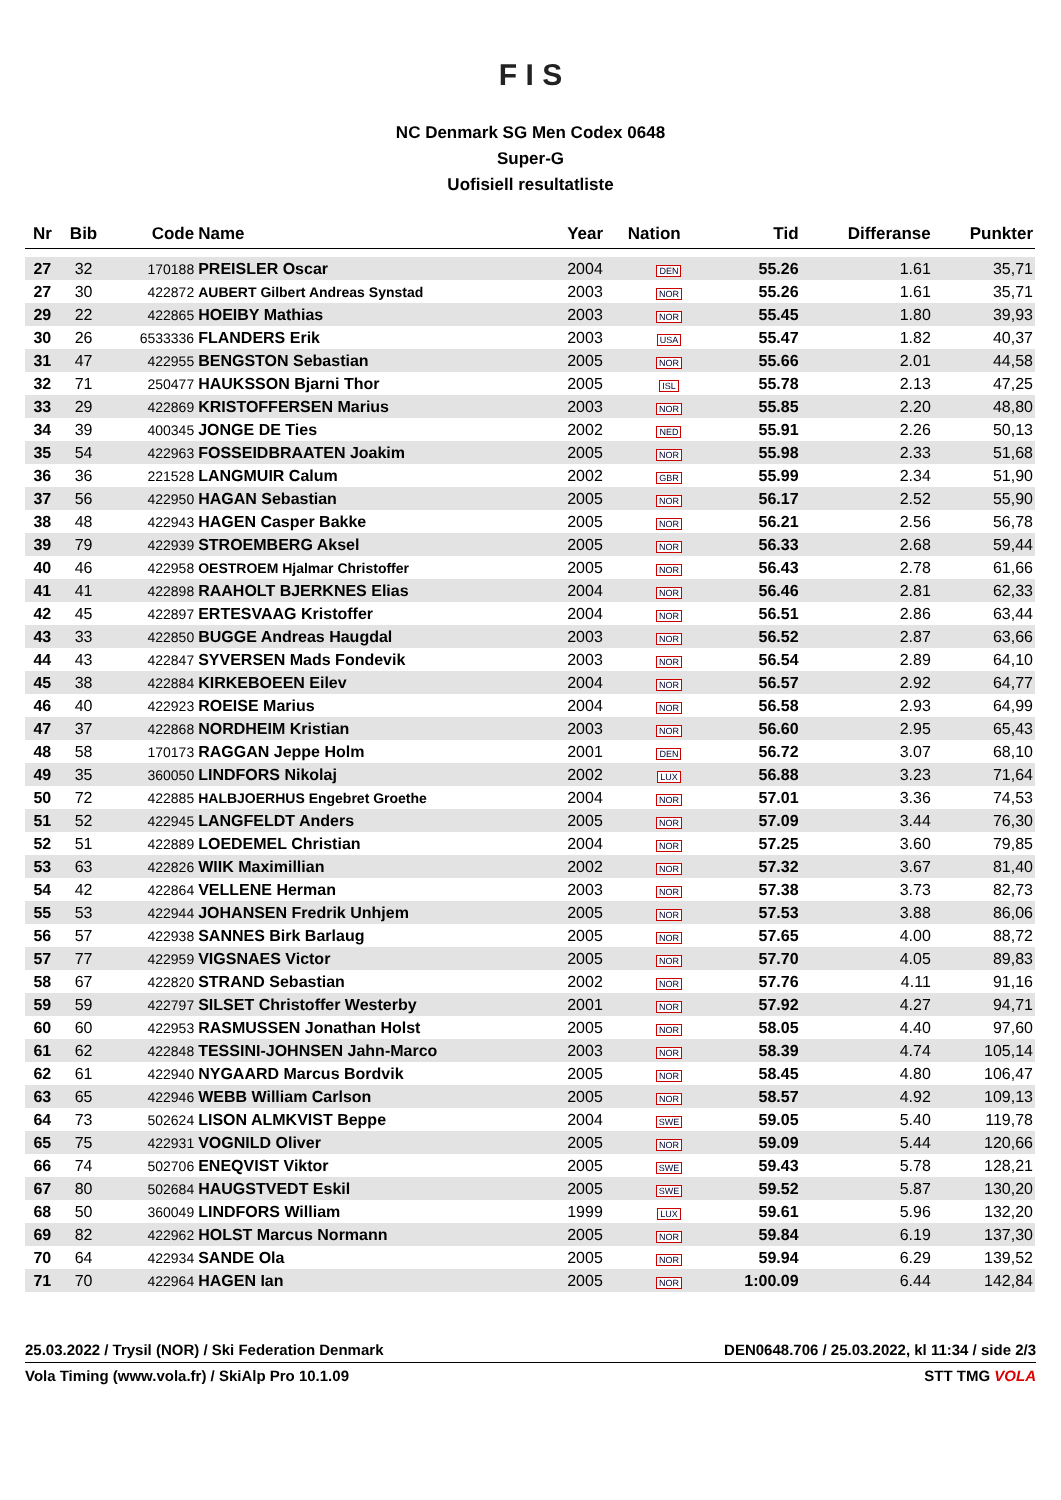F I S
NC Denmark SG Men Codex 0648
Super-G
Uofisiell resultatliste
| Nr | Bib | Code | Name | Year | Nation | Tid | Differanse | Punkter |
| --- | --- | --- | --- | --- | --- | --- | --- | --- |
| 27 | 32 | 170188 | PREISLER Oscar | 2004 | DEN | 55.26 | 1.61 | 35,71 |
| 27 | 30 | 422872 | AUBERT Gilbert Andreas Synstad | 2003 | NOR | 55.26 | 1.61 | 35,71 |
| 29 | 22 | 422865 | HOEIBY Mathias | 2003 | NOR | 55.45 | 1.80 | 39,93 |
| 30 | 26 | 6533336 | FLANDERS Erik | 2003 | USA | 55.47 | 1.82 | 40,37 |
| 31 | 47 | 422955 | BENGSTON Sebastian | 2005 | NOR | 55.66 | 2.01 | 44,58 |
| 32 | 71 | 250477 | HAUKSSON Bjarni Thor | 2005 | ISL | 55.78 | 2.13 | 47,25 |
| 33 | 29 | 422869 | KRISTOFFERSEN Marius | 2003 | NOR | 55.85 | 2.20 | 48,80 |
| 34 | 39 | 400345 | JONGE DE Ties | 2002 | NED | 55.91 | 2.26 | 50,13 |
| 35 | 54 | 422963 | FOSSEIDBRAATEN Joakim | 2005 | NOR | 55.98 | 2.33 | 51,68 |
| 36 | 36 | 221528 | LANGMUIR Calum | 2002 | GBR | 55.99 | 2.34 | 51,90 |
| 37 | 56 | 422950 | HAGAN Sebastian | 2005 | NOR | 56.17 | 2.52 | 55,90 |
| 38 | 48 | 422943 | HAGEN Casper Bakke | 2005 | NOR | 56.21 | 2.56 | 56,78 |
| 39 | 79 | 422939 | STROEMBERG Aksel | 2005 | NOR | 56.33 | 2.68 | 59,44 |
| 40 | 46 | 422958 | OESTROEM Hjalmar Christoffer | 2005 | NOR | 56.43 | 2.78 | 61,66 |
| 41 | 41 | 422898 | RAAHOLT BJERKNES Elias | 2004 | NOR | 56.46 | 2.81 | 62,33 |
| 42 | 45 | 422897 | ERTESVAAG Kristoffer | 2004 | NOR | 56.51 | 2.86 | 63,44 |
| 43 | 33 | 422850 | BUGGE Andreas Haugdal | 2003 | NOR | 56.52 | 2.87 | 63,66 |
| 44 | 43 | 422847 | SYVERSEN Mads Fondevik | 2003 | NOR | 56.54 | 2.89 | 64,10 |
| 45 | 38 | 422884 | KIRKEBOEEN Eilev | 2004 | NOR | 56.57 | 2.92 | 64,77 |
| 46 | 40 | 422923 | ROEISE Marius | 2004 | NOR | 56.58 | 2.93 | 64,99 |
| 47 | 37 | 422868 | NORDHEIM Kristian | 2003 | NOR | 56.60 | 2.95 | 65,43 |
| 48 | 58 | 170173 | RAGGAN Jeppe Holm | 2001 | DEN | 56.72 | 3.07 | 68,10 |
| 49 | 35 | 360050 | LINDFORS Nikolaj | 2002 | LUX | 56.88 | 3.23 | 71,64 |
| 50 | 72 | 422885 | HALBJOERHUS Engebret Groethe | 2004 | NOR | 57.01 | 3.36 | 74,53 |
| 51 | 52 | 422945 | LANGFELDT Anders | 2005 | NOR | 57.09 | 3.44 | 76,30 |
| 52 | 51 | 422889 | LOEDEMEL Christian | 2004 | NOR | 57.25 | 3.60 | 79,85 |
| 53 | 63 | 422826 | WIIK Maximillian | 2002 | NOR | 57.32 | 3.67 | 81,40 |
| 54 | 42 | 422864 | VELLENE Herman | 2003 | NOR | 57.38 | 3.73 | 82,73 |
| 55 | 53 | 422944 | JOHANSEN Fredrik Unhjem | 2005 | NOR | 57.53 | 3.88 | 86,06 |
| 56 | 57 | 422938 | SANNES Birk Barlaug | 2005 | NOR | 57.65 | 4.00 | 88,72 |
| 57 | 77 | 422959 | VIGSNAES Victor | 2005 | NOR | 57.70 | 4.05 | 89,83 |
| 58 | 67 | 422820 | STRAND Sebastian | 2002 | NOR | 57.76 | 4.11 | 91,16 |
| 59 | 59 | 422797 | SILSET Christoffer Westerby | 2001 | NOR | 57.92 | 4.27 | 94,71 |
| 60 | 60 | 422953 | RASMUSSEN Jonathan Holst | 2005 | NOR | 58.05 | 4.40 | 97,60 |
| 61 | 62 | 422848 | TESSINI-JOHNSEN Jahn-Marco | 2003 | NOR | 58.39 | 4.74 | 105,14 |
| 62 | 61 | 422940 | NYGAARD Marcus Bordvik | 2005 | NOR | 58.45 | 4.80 | 106,47 |
| 63 | 65 | 422946 | WEBB William Carlson | 2005 | NOR | 58.57 | 4.92 | 109,13 |
| 64 | 73 | 502624 | LISON ALMKVIST Beppe | 2004 | SWE | 59.05 | 5.40 | 119,78 |
| 65 | 75 | 422931 | VOGNILD Oliver | 2005 | NOR | 59.09 | 5.44 | 120,66 |
| 66 | 74 | 502706 | ENEQVIST Viktor | 2005 | SWE | 59.43 | 5.78 | 128,21 |
| 67 | 80 | 502684 | HAUGSTVEDT Eskil | 2005 | SWE | 59.52 | 5.87 | 130,20 |
| 68 | 50 | 360049 | LINDFORS William | 1999 | LUX | 59.61 | 5.96 | 132,20 |
| 69 | 82 | 422962 | HOLST Marcus Normann | 2005 | NOR | 59.84 | 6.19 | 137,30 |
| 70 | 64 | 422934 | SANDE Ola | 2005 | NOR | 59.94 | 6.29 | 139,52 |
| 71 | 70 | 422964 | HAGEN Ian | 2005 | NOR | 1:00.09 | 6.44 | 142,84 |
25.03.2022 / Trysil (NOR) / Ski Federation Denmark DEN0648.706 / 25.03.2022, kl 11:34 / side 2/3
Vola Timing (www.vola.fr) / SkiAlp Pro 10.1.09 STT TMG VOLA